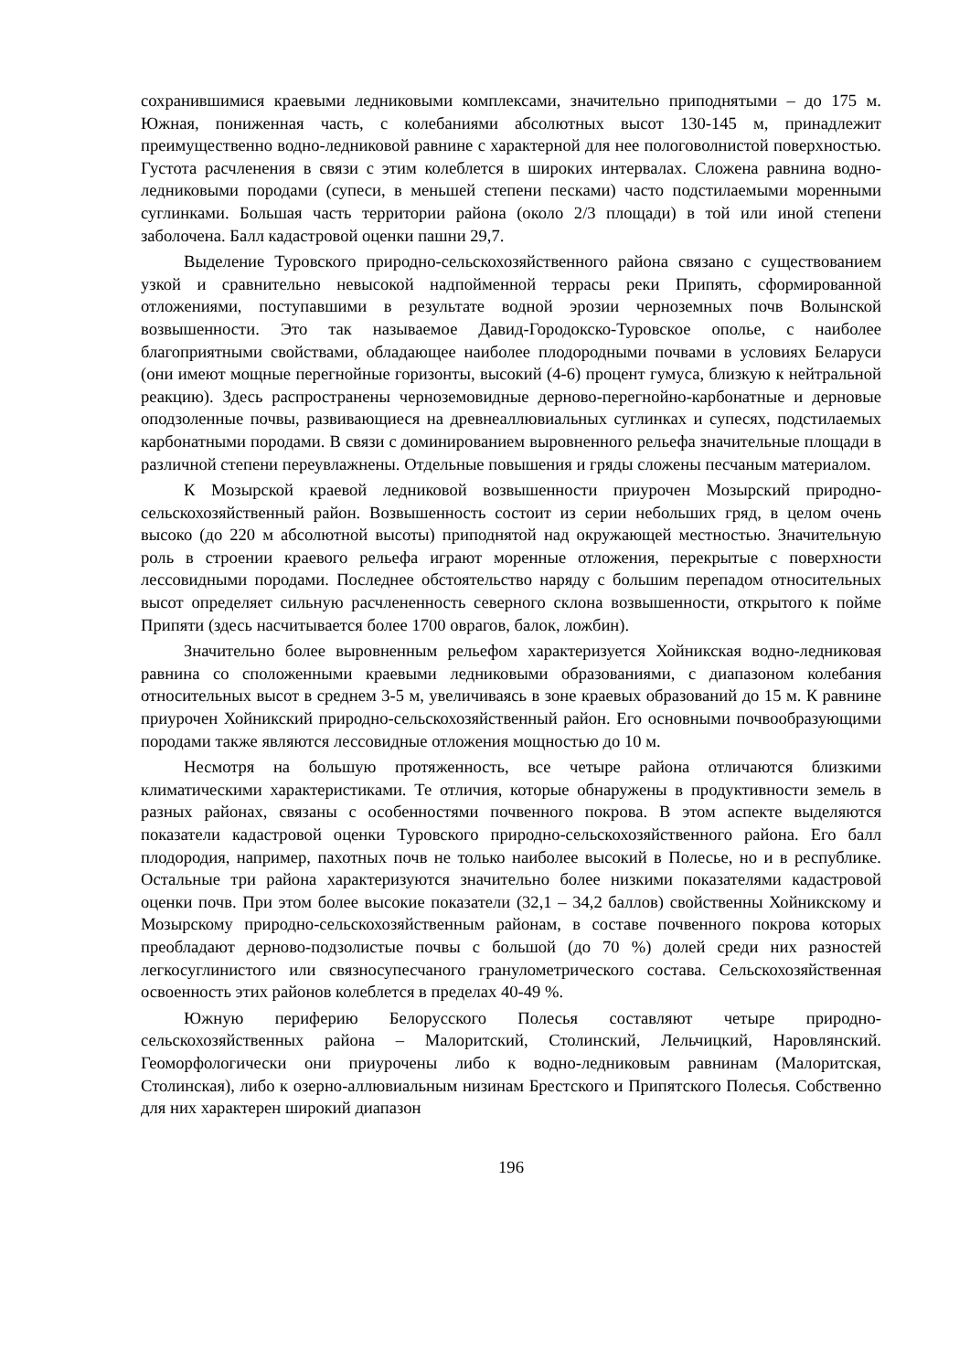сохранившимися краевыми ледниковыми комплексами, значительно приподнятыми – до 175 м. Южная, пониженная часть, с колебаниями абсолютных высот 130-145 м, принадлежит преимущественно водно-ледниковой равнине с характерной для нее пологоволнистой поверхностью. Густота расчленения в связи с этим колеблется в широких интервалах. Сложена равнина водно-ледниковыми породами (супеси, в меньшей степени песками) часто подстилаемыми моренными суглинками. Большая часть территории района (около 2/3 площади) в той или иной степени заболочена. Балл кадастровой оценки пашни 29,7.
Выделение Туровского природно-сельскохозяйственного района связано с существованием узкой и сравнительно невысокой надпойменной террасы реки Припять, сформированной отложениями, поступавшими в результате водной эрозии черноземных почв Волынской возвышенности. Это так называемое Давид-Городокско-Туровское ополье, с наиболее благоприятными свойствами, обладающее наиболее плодородными почвами в условиях Беларуси (они имеют мощные перегнойные горизонты, высокий (4-6) процент гумуса, близкую к нейтральной реакцию). Здесь распространены черноземовидные дерново-перегнойно-карбонатные и дерновые оподзоленные почвы, развивающиеся на древнеаллювиальных суглинках и супесях, подстилаемых карбонатными породами. В связи с доминированием выровненного рельефа значительные площади в различной степени переувлажнены. Отдельные повышения и гряды сложены песчаным материалом.
К Мозырской краевой ледниковой возвышенности приурочен Мозырский природно-сельскохозяйственный район. Возвышенность состоит из серии небольших гряд, в целом очень высоко (до 220 м абсолютной высоты) приподнятой над окружающей местностью. Значительную роль в строении краевого рельефа играют моренные отложения, перекрытые с поверхности лессовидными породами. Последнее обстоятельство наряду с большим перепадом относительных высот определяет сильную расчлененность северного склона возвышенности, открытого к пойме Припяти (здесь насчитывается более 1700 оврагов, балок, ложбин).
Значительно более выровненным рельефом характеризуется Хойникская водно-ледниковая равнина со сположенными краевыми ледниковыми образованиями, с диапазоном колебания относительных высот в среднем 3-5 м, увеличиваясь в зоне краевых образований до 15 м. К равнине приурочен Хойникский природно-сельскохозяйственный район. Его основными почвообразующими породами также являются лессовидные отложения мощностью до 10 м.
Несмотря на большую протяженность, все четыре района отличаются близкими климатическими характеристиками. Те отличия, которые обнаружены в продуктивности земель в разных районах, связаны с особенностями почвенного покрова. В этом аспекте выделяются показатели кадастровой оценки Туровского природно-сельскохозяйственного района. Его балл плодородия, например, пахотных почв не только наиболее высокий в Полесье, но и в республике. Остальные три района характеризуются значительно более низкими показателями кадастровой оценки почв. При этом более высокие показатели (32,1 – 34,2 баллов) свойственны Хойникскому и Мозырскому природно-сельскохозяйственным районам, в составе почвенного покрова которых преобладают дерново-подзолистые почвы с большой (до 70 %) долей среди них разностей легкосуглинистого или связносупесчаного гранулометрического состава. Сельскохозяйственная освоенность этих районов колеблется в пределах 40-49 %.
Южную периферию Белорусского Полесья составляют четыре природно-сельскохозяйственных района – Малоритский, Столинский, Лельчицкий, Наровлянский. Геоморфологически они приурочены либо к водно-ледниковым равнинам (Малоритская, Столинская), либо к озерно-аллювиальным низинам Брестского и Припятского Полесья. Собственно для них характерен широкий диапазон
196